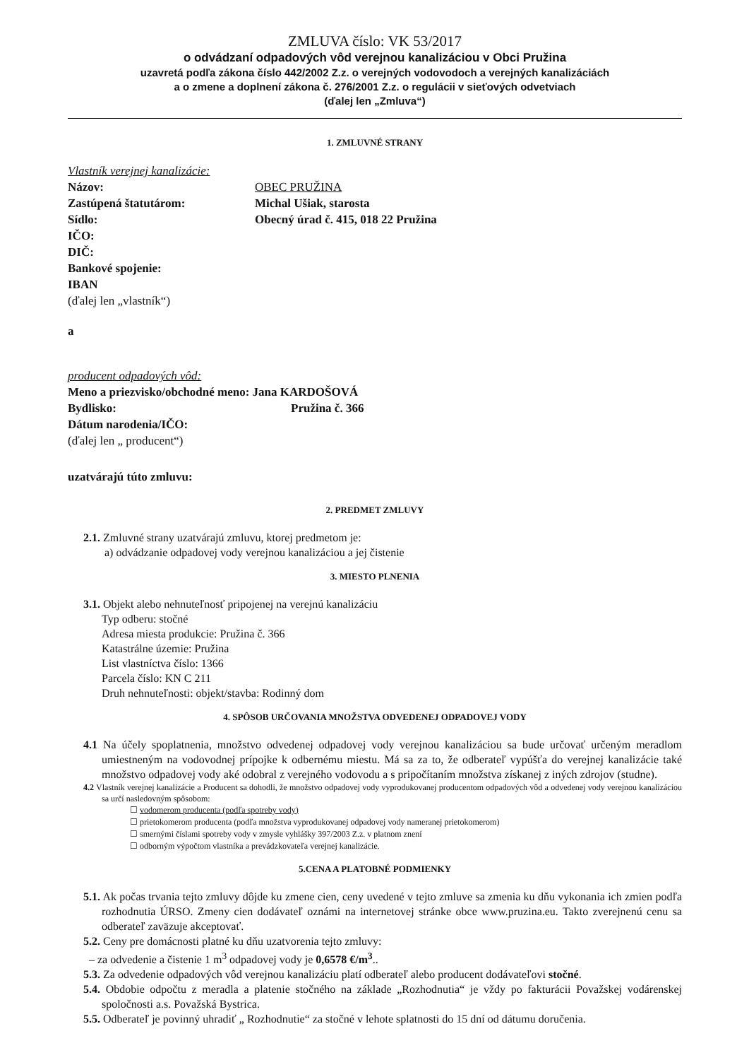ZMLUVA číslo: VK 53/2017
o odvádzaní odpadových vôd verejnou kanalizáciou v Obci Pružina
uzavretá podľa zákona číslo 442/2002 Z.z. o verejných vodovodoch a verejných kanalizáciách
a o zmene a doplnení zákona č. 276/2001 Z.z. o regulácii v sieťových odvetviach
(ďalej len „Zmluva“)
1. ZMLUVNÉ STRANY
Vlastník verejnej kanalizácie:
Názov: OBEC PRUŽINA
Zastúpená štatutárom: Michal Ušiak, starosta
Sídlo: Obecný úrad č. 415, 018 22 Pružina
IČO:
DIČ:
Bankové spojenie:
IBAN
(ďalej len „vlastník“)
a
producent odpadových vôd:
Meno a priezvisko/obchodné meno: Jana KARDOŠOVÁ
Bydlisko: Pružina č. 366
Dátum narodenia/IČO:
(ďalej len „ producent“)
uzatvárajú túto zmluvu:
2. PREDMET ZMLUVY
2.1. Zmluvné strany uzatvárajú zmluvu, ktorej predmetom je:
a) odvádzanie odpadovej vody verejnou kanalizáciou a jej čistenie
3. MIESTO PLNENIA
3.1. Objekt alebo nehnuteľnosť pripojenej na verejnú kanalizáciu
Typ odberu: stočné
Adresa miesta produkcie: Pružina č. 366
Katastrálne územie: Pružina
List vlastníctva číslo: 1366
Parcela číslo: KN C 211
Druh nehnuteľnosti: objekt/stavba: Rodinný dom
4. SPÔSOB URČOVANIA MNOŽSTVA ODVEDENEJ ODPADOVEJ VODY
4.1 Na účely spoplatnenia, množstvo odvedenej odpadovej vody verejnou kanalizáciou sa bude určovať určeným meradlom umiestneným na vodovodnej prípojke k odbernému miestu. Má sa za to, že odberateľ vypúšťa do verejnej kanalizácie také množstvo odpadovej vody aké odobral z verejného vodovodu a s pripočítaním množstva získanej z iných zdrojov (studne).
4.2 Vlastník verejnej kanalizácie a Producent sa dohodli, že množstvo odpadovej vody vyprodukovanej producentom odpadových vôd a odvedenej vody verejnou kanalizáciou sa určí nasledovným spôsobom:
☐ vodomerom producenta (podľa spotreby vody)
☐ prietokomerom producenta (podľa množstva vyprodukovanej odpadovej vody nameranej prietokomerom)
☐ smernými číslami spotreby vody v zmysle vyhlášky 397/2003 Z.z. v platnom znení
☐ odborným výpočtom vlastníka a prevádzkovateľa verejnej kanalizácie.
5.CENA A PLATOBNÉ PODMIENKY
5.1. Ak počas trvania tejto zmluvy dôjde ku zmene cien, ceny uvedené v tejto zmluve sa zmenia ku dňu vykonania ich zmien podľa rozhodnutia ÚRSO. Zmeny cien dodávateľ oznámi na internetovej stránke obce www.pruzina.eu. Takto zverejnenú cenu sa odberateľ zaväzuje akceptovať.
5.2. Ceny pre domácnosti platné ku dňu uzatvorenia tejto zmluvy:
– za odvedenie a čistenie 1 m<sup>3</sup> odpadovej vody je 0,6578 €/m<sup>3</sup>..
5.3. Za odvedenie odpadových vôd verejnou kanalizáciu platí odberateľ alebo producent dodávateľovi stočné.
5.4. Obdobie odpočtu z meradla a platenie stočného na základe „Rozhodnutia“ je vždy po fakturácii Považskej vodárenskej spoločnosti a.s. Považská Bystrica.
5.5. Odberateľ je povinný uhradiť „ Rozhodnutie“ za stočné v lehote splatnosti do 15 dní od dátumu doručenia.